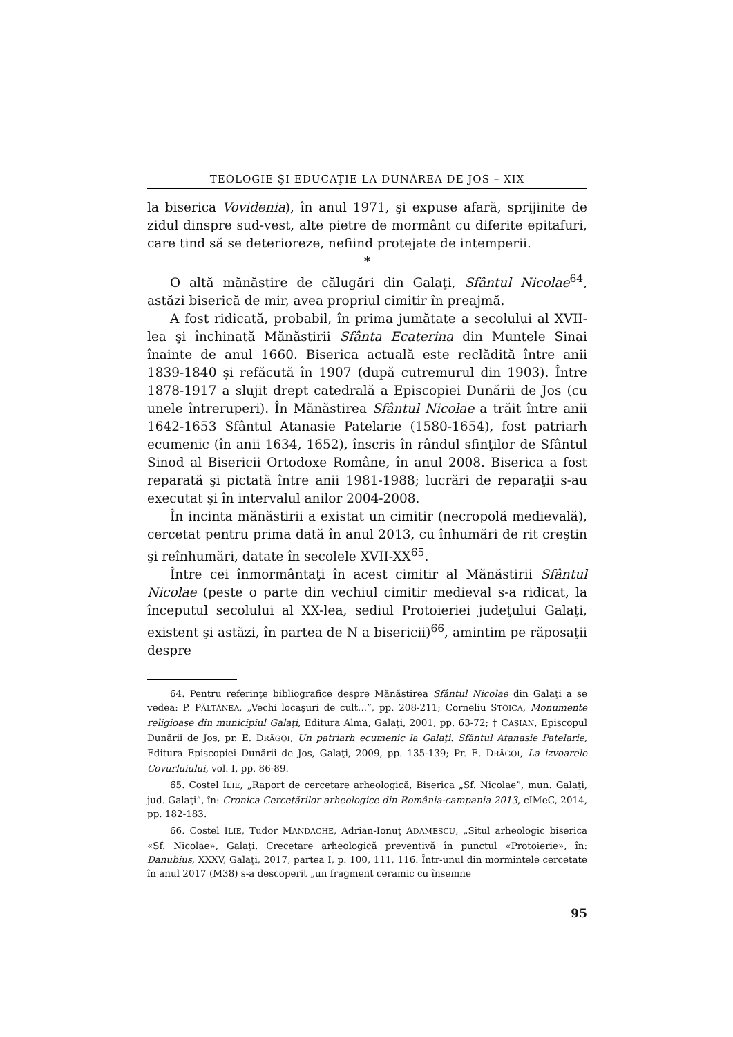TEOLOGIE ŞI EDUCAŢIE LA DUNĂREA DE JOS – XIX
la biserica Vovidenia), în anul 1971, şi expuse afară, sprijinite de zidul dinspre sud-vest, alte pietre de mormânt cu diferite epitafuri, care tind să se deterioreze, nefiind protejate de intemperii.
*
O altă mănăstire de călugări din Galaţi, Sfântul Nicolae<sup>64</sup>, astăzi biserică de mir, avea propriul cimitir în preajmă.
A fost ridicată, probabil, în prima jumătate a secolului al XVII-lea şi închinată Mănăstirii Sfânta Ecaterina din Muntele Sinai înainte de anul 1660. Biserica actuală este reclădită între anii 1839-1840 şi refăcută în 1907 (după cutremurul din 1903). Între 1878-1917 a slujit drept catedrală a Episcopiei Dunării de Jos (cu unele întreruperi). În Mănăstirea Sfântul Nicolae a trăit între anii 1642-1653 Sfântul Atanasie Patelarie (1580-1654), fost patriarh ecumenic (în anii 1634, 1652), înscris în rândul sfinţilor de Sfântul Sinod al Bisericii Ortodoxe Române, în anul 2008. Biserica a fost reparată şi pictată între anii 1981-1988; lucrări de reparaţii s-au executat şi în intervalul anilor 2004-2008.
În incinta mănăstirii a existat un cimitir (necropolă medievală), cercetat pentru prima dată în anul 2013, cu înhumări de rit creştin şi reînhumări, datate în secolele XVII-XX<sup>65</sup>.
Între cei înmormântaţi în acest cimitir al Mănăstirii Sfântul Nicolae (peste o parte din vechiul cimitir medieval s-a ridicat, la începutul secolului al XX-lea, sediul Protoieriei judeţului Galaţi, existent şi astăzi, în partea de N a bisericii)<sup>66</sup>, amintim pe răposaţii despre
64. Pentru referinţe bibliografice despre Mănăstirea Sfântul Nicolae din Galaţi a se vedea: P. PĂLTĂNEA, „Vechi locaşuri de cult...”, pp. 208-211; Corneliu STOICA, Monumente religioase din municipiul Galaţi, Editura Alma, Galaţi, 2001, pp. 63-72; † CASIAN, Episcopul Dunării de Jos, pr. E. DRĂGOI, Un patriarh ecumenic la Galaţi. Sfântul Atanasie Patelarie, Editura Episcopiei Dunării de Jos, Galaţi, 2009, pp. 135-139; Pr. E. DRĂGOI, La izvoarele Covurluiului, vol. I, pp. 86-89.
65. Costel ILIE, „Raport de cercetare arheologică, Biserica „Sf. Nicolae”, mun. Galaţi, jud. Galaţi”, în: Cronica Cercetărilor arheologice din România-campania 2013, cIMeC, 2014, pp. 182-183.
66. Costel ILIE, Tudor MANDACHE, Adrian-Ionuţ ADAMESCU, „Situl arheologic biserica «Sf. Nicolae», Galaţi. Crecetare arheologică preventivă în punctul «Protoierie», în: Danubius, XXXV, Galaţi, 2017, partea I, p. 100, 111, 116. Într-unul din mormintele cercetate în anul 2017 (M38) s-a descoperit „un fragment ceramic cu însemne
95